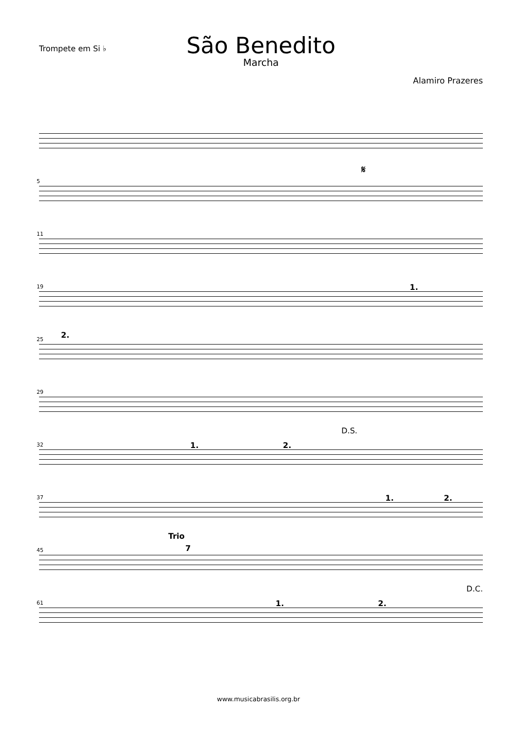Trompete em Si ♭
São Benedito
Marcha
Alamiro Prazeres
5
𝄋
11
19 1.
25 2.
29
32
D.S.
1. 2.
37 1. 2.
45
Trio
7
61
D.C.
1. 2.
www.musicabrasilis.org.br